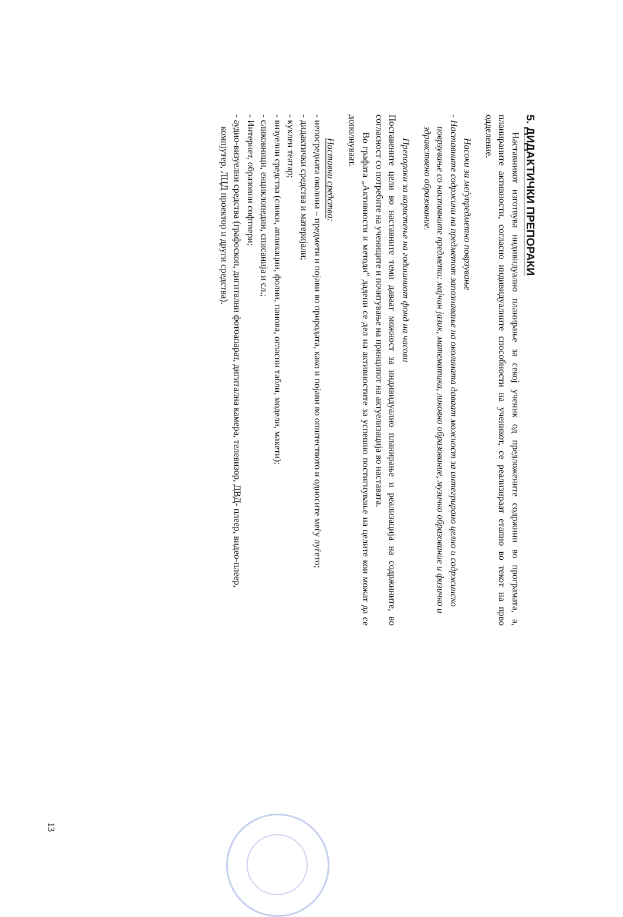5. ДИДАКТИЧКИ ПРЕПОРАКИ
Наставникот изготвува индивидуално планирање за секој ученик од предложените содржини во програмата, а, планираните активности, согласно индивидуалните способности на ученикот, се реализираат етапно во текот на прво одделение.
Насоки за меѓупредметно поврзување
- Наставните содржини на предметот запознавање на околината даваат можност за интегрирано целно и содржинско поврзување со наставните предмети: мајчин јазик, математика, ликовно образование, музичко образование и физичко и здравствено образование.
Препораки за користење на годишниот фонд на часови
Поставените цели во наставните теми даваат можност за индивидуално планирање и реализација на содржините, во согласност со потребите на учениците и почитување на принципот на актуелизација во наставата.
Во графата „Активности и методи" дадени се дел на активностите за успешно постигнување на целите кои можат да се дополнуваат.
Наставни средства:
- непосредната околина – предмети и појави во природата, како и појави во општеството и односите меѓу луѓето;
- дидактички средства и материјали;
- куклен театар;
- визуелни средства (слики, апликации, фолии, панова, огласни табли, модели, макети);
- сликовници, енциклопедии, списанија и сл.;
- Интернет, образовни софтвери;
- аудио-визуелни средства (графоскоп, дигитални фотоапарат, дигитална камера, телевизор, ДВД- плеер, видео-плеер, компјутер, ЛЦД проектор и други средства).
13